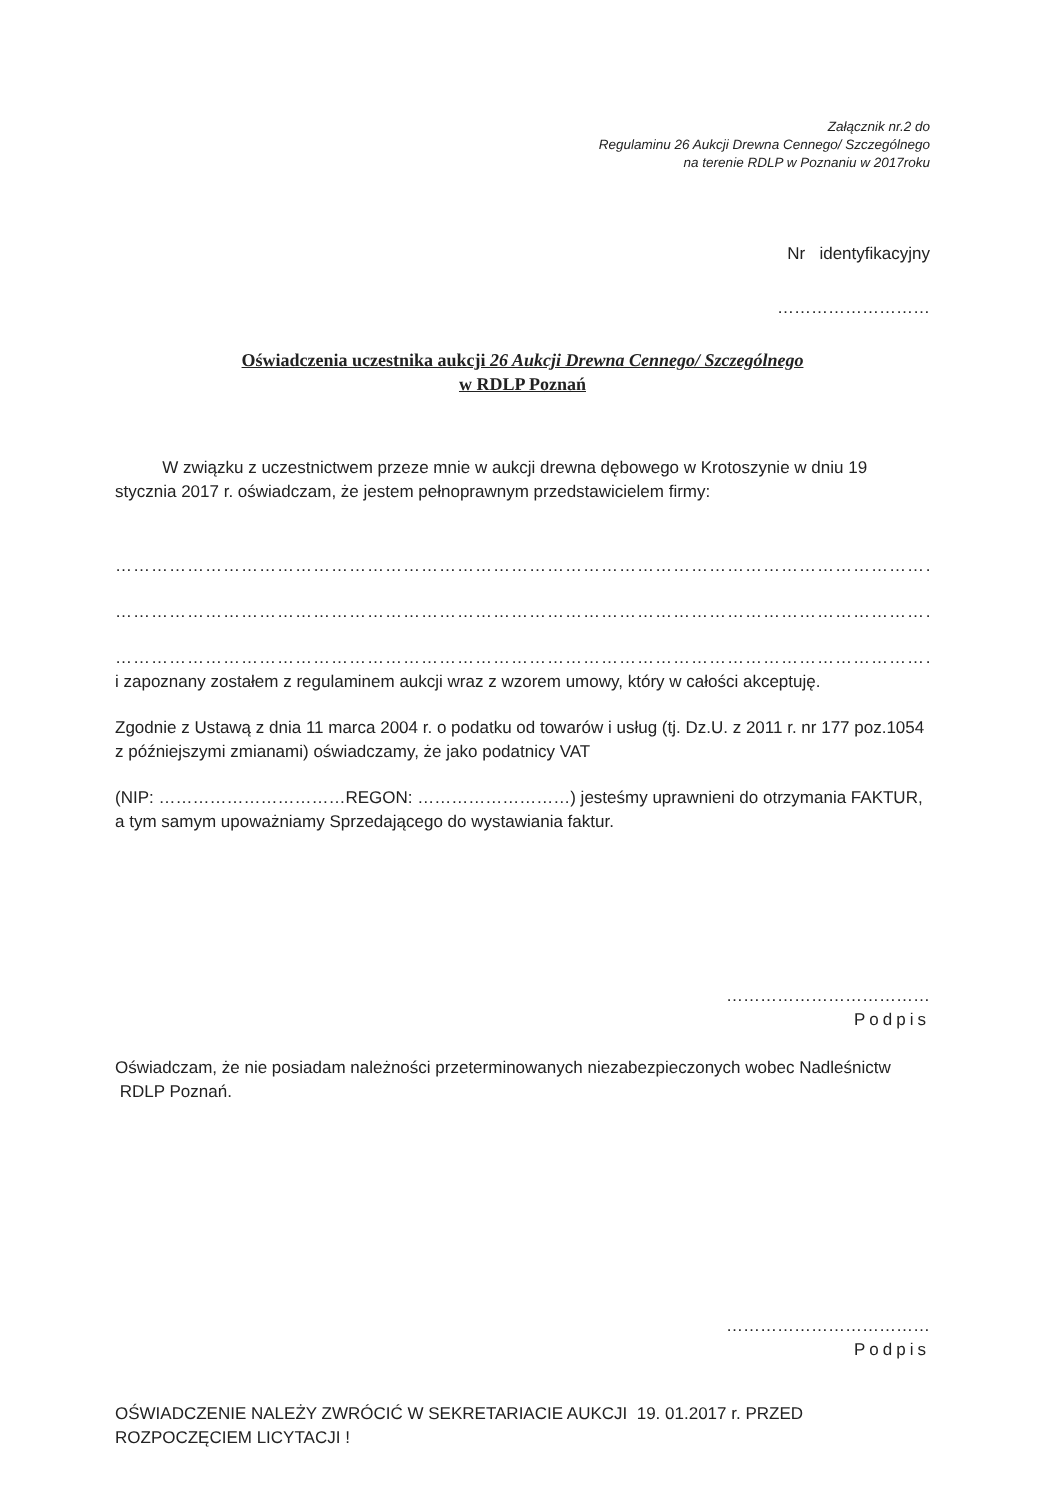Załącznik nr.2 do
Regulaminu 26 Aukcji Drewna Cennego/ Szczególnego
na terenie RDLP w Poznaniu w 2017roku
Nr identyfikacyjny
………………………
Oświadczenia uczestnika aukcji 26 Aukcji Drewna Cennego/ Szczególnego
w RDLP Poznań
W związku z uczestnictwem przeze mnie w aukcji drewna dębowego w Krotoszynie w dniu 19 stycznia 2017 r. oświadczam, że jestem pełnoprawnym przedstawicielem firmy:
…………………………………………………………………………………………………………………………
…………………………………………………………………………………………………………………………
…………………………………………………………………………………………………………………………
i zapoznany zostałem z regulaminem aukcji wraz z wzorem umowy, który w całości akceptuję.
Zgodnie z Ustawą z dnia 11 marca 2004 r. o podatku od towarów i usług (tj. Dz.U. z 2011 r. nr 177 poz.1054 z późniejszymi zmianami) oświadczamy, że jako podatnicy VAT
(NIP: ……………………………REGON: ………………………) jesteśmy uprawnieni do otrzymania FAKTUR, a tym samym upoważniamy Sprzedającego do wystawiania faktur.
………………………………
Podpis
Oświadczam, że nie posiadam należności przeterminowanych niezabezpieczonych wobec Nadleśnictw RDLP Poznań.
………………………………
Podpis
OŚWIADCZENIE NALEŻY ZWRÓCIĆ W SEKRETARIACIE AUKCJI 19. 01.2017 r. PRZED ROZPOCZĘCIEM LICYTACJI !